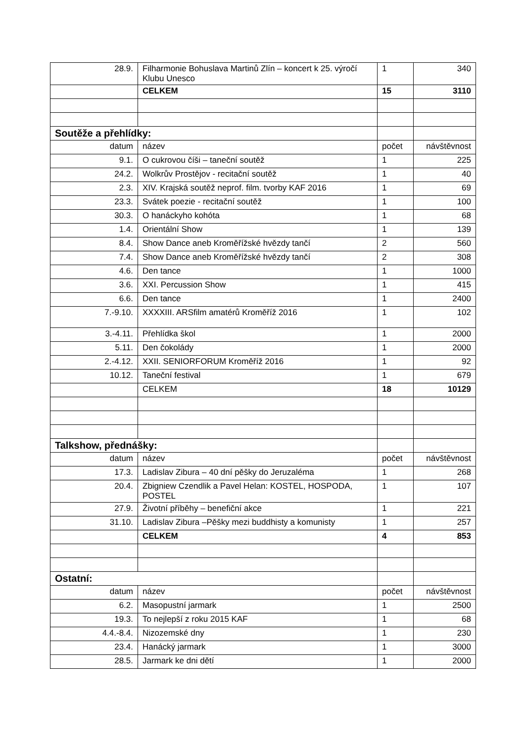| 28.9. | Filharmonie Bohuslava Martinů Zlín – koncert k 25. výročí Klubu Unesco | 1 | 340 |
| | CELKEM | 15 | 3110 |
| Soutěže a přehlídky: | | | |
| datum | název | počet | návštěvnost |
| 9.1. | O cukrovou číši – taneční soutěž | 1 | 225 |
| 24.2. | Wolkrův Prostějov - recitační soutěž | 1 | 40 |
| 2.3. | XIV. Krajská soutěž neprof. film. tvorby KAF 2016 | 1 | 69 |
| 23.3. | Svátek poezie - recitační soutěž | 1 | 100 |
| 30.3. | O hanáckyho kohóta | 1 | 68 |
| 1.4. | Orientální Show | 1 | 139 |
| 8.4. | Show Dance aneb Kroměřížské hvězdy tančí | 2 | 560 |
| 7.4. | Show Dance aneb Kroměřížské hvězdy tančí | 2 | 308 |
| 4.6. | Den tance | 1 | 1000 |
| 3.6. | XXI. Percussion Show | 1 | 415 |
| 6.6. | Den tance | 1 | 2400 |
| 7.-9.10. | XXXXIII. ARSfilm amatérů Kroměříž 2016 | 1 | 102 |
| 3.-4.11. | Přehlídka škol | 1 | 2000 |
| 5.11. | Den čokolády | 1 | 2000 |
| 2.-4.12. | XXII. SENIORFORUM Kroměříž 2016 | 1 | 92 |
| 10.12. | Taneční festival | 1 | 679 |
| | CELKEM | 18 | 10129 |
| Talkshow, přednášky: | | | |
| datum | název | počet | návštěvnost |
| 17.3. | Ladislav Zibura – 40 dní pěšky do Jeruzaléma | 1 | 268 |
| 20.4. | Zbigniew Czendlik a Pavel Helan: KOSTEL, HOSPODA, POSTEL | 1 | 107 |
| 27.9. | Životní příběhy – benefiční akce | 1 | 221 |
| 31.10. | Ladislav Zibura –Pěšky mezi buddhisty a komunisty | 1 | 257 |
| | CELKEM | 4 | 853 |
| Ostatní: | | | |
| datum | název | počet | návštěvnost |
| 6.2. | Masopustní jarmark | 1 | 2500 |
| 19.3. | To nejlepší z roku 2015 KAF | 1 | 68 |
| 4.4.-8.4. | Nizozemské dny | 1 | 230 |
| 23.4. | Hanácký jarmark | 1 | 3000 |
| 28.5. | Jarmark ke dni dětí | 1 | 2000 |